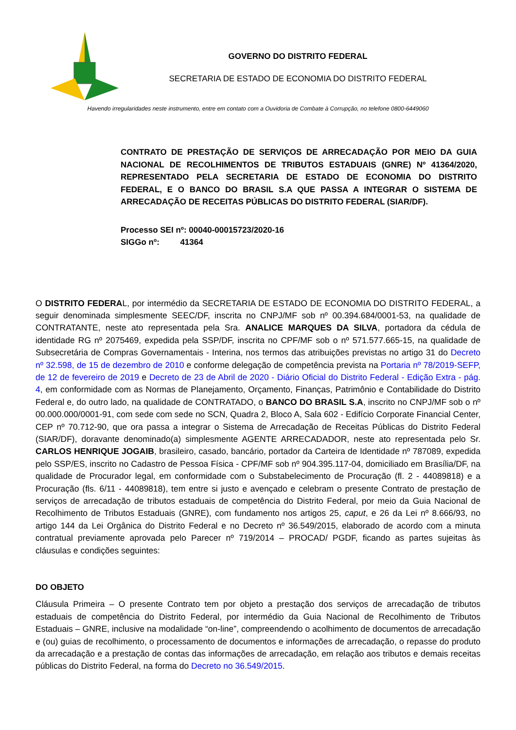GOVERNO DO DISTRITO FEDERAL
SECRETARIA DE ESTADO DE ECONOMIA DO DISTRITO FEDERAL
Havendo irregularidades neste instrumento, entre em contato com a Ouvidoria de Combate à Corrupção, no telefone 0800-6449060
CONTRATO DE PRESTAÇÃO DE SERVIÇOS DE ARRECADAÇÃO POR MEIO DA GUIA NACIONAL DE RECOLHIMENTOS DE TRIBUTOS ESTADUAIS (GNRE) Nº 41364/2020, REPRESENTADO PELA SECRETARIA DE ESTADO DE ECONOMIA DO DISTRITO FEDERAL, E O BANCO DO BRASIL S.A QUE PASSA A INTEGRAR O SISTEMA DE ARRECADAÇÃO DE RECEITAS PÚBLICAS DO DISTRITO FEDERAL (SIAR/DF).
Processo SEI nº: 00040-00015723/2020-16
SIGGo nº: 41364
O DISTRITO FEDERAL, por intermédio da SECRETARIA DE ESTADO DE ECONOMIA DO DISTRITO FEDERAL, a seguir denominada simplesmente SEEC/DF, inscrita no CNPJ/MF sob nº 00.394.684/0001-53, na qualidade de CONTRATANTE, neste ato representada pela Sra. ANALICE MARQUES DA SILVA, portadora da cédula de identidade RG nº 2075469, expedida pela SSP/DF, inscrita no CPF/MF sob o nº 571.577.665-15, na qualidade de Subsecretária de Compras Governamentais - Interina, nos termos das atribuições previstas no artigo 31 do Decreto nº 32.598, de 15 de dezembro de 2010 e conforme delegação de competência prevista na Portaria nº 78/2019-SEFP, de 12 de fevereiro de 2019 e Decreto de 23 de Abril de 2020 - Diário Oficial do Distrito Federal - Edição Extra - pág. 4, em conformidade com as Normas de Planejamento, Orçamento, Finanças, Patrimônio e Contabilidade do Distrito Federal e, do outro lado, na qualidade de CONTRATADO, o BANCO DO BRASIL S.A, inscrito no CNPJ/MF sob o nº 00.000.000/0001-91, com sede com sede no SCN, Quadra 2, Bloco A, Sala 602 - Edifício Corporate Financial Center, CEP nº 70.712-90, que ora passa a integrar o Sistema de Arrecadação de Receitas Públicas do Distrito Federal (SIAR/DF), doravante denominado(a) simplesmente AGENTE ARRECADADOR, neste ato representada pelo Sr. CARLOS HENRIQUE JOGAIB, brasileiro, casado, bancário, portador da Carteira de Identidade nº 787089, expedida pelo SSP/ES, inscrito no Cadastro de Pessoa Física - CPF/MF sob nº 904.395.117-04, domiciliado em Brasília/DF, na qualidade de Procurador legal, em conformidade com o Substabelecimento de Procuração (fl. 2 - 44089818) e a Procuração (fls. 6/11 - 44089818), tem entre si justo e avençado e celebram o presente Contrato de prestação de serviços de arrecadação de tributos estaduais de competência do Distrito Federal, por meio da Guia Nacional de Recolhimento de Tributos Estaduais (GNRE), com fundamento nos artigos 25, caput, e 26 da Lei nº 8.666/93, no artigo 144 da Lei Orgânica do Distrito Federal e no Decreto nº 36.549/2015, elaborado de acordo com a minuta contratual previamente aprovada pelo Parecer nº 719/2014 – PROCAD/ PGDF, ficando as partes sujeitas às cláusulas e condições seguintes:
DO OBJETO
Cláusula Primeira – O presente Contrato tem por objeto a prestação dos serviços de arrecadação de tributos estaduais de competência do Distrito Federal, por intermédio da Guia Nacional de Recolhimento de Tributos Estaduais – GNRE, inclusive na modalidade “on-line”, compreendendo o acolhimento de documentos de arrecadação e (ou) guias de recolhimento, o processamento de documentos e informações de arrecadação, o repasse do produto da arrecadação e a prestação de contas das informações de arrecadação, em relação aos tributos e demais receitas públicas do Distrito Federal, na forma do Decreto no 36.549/2015.